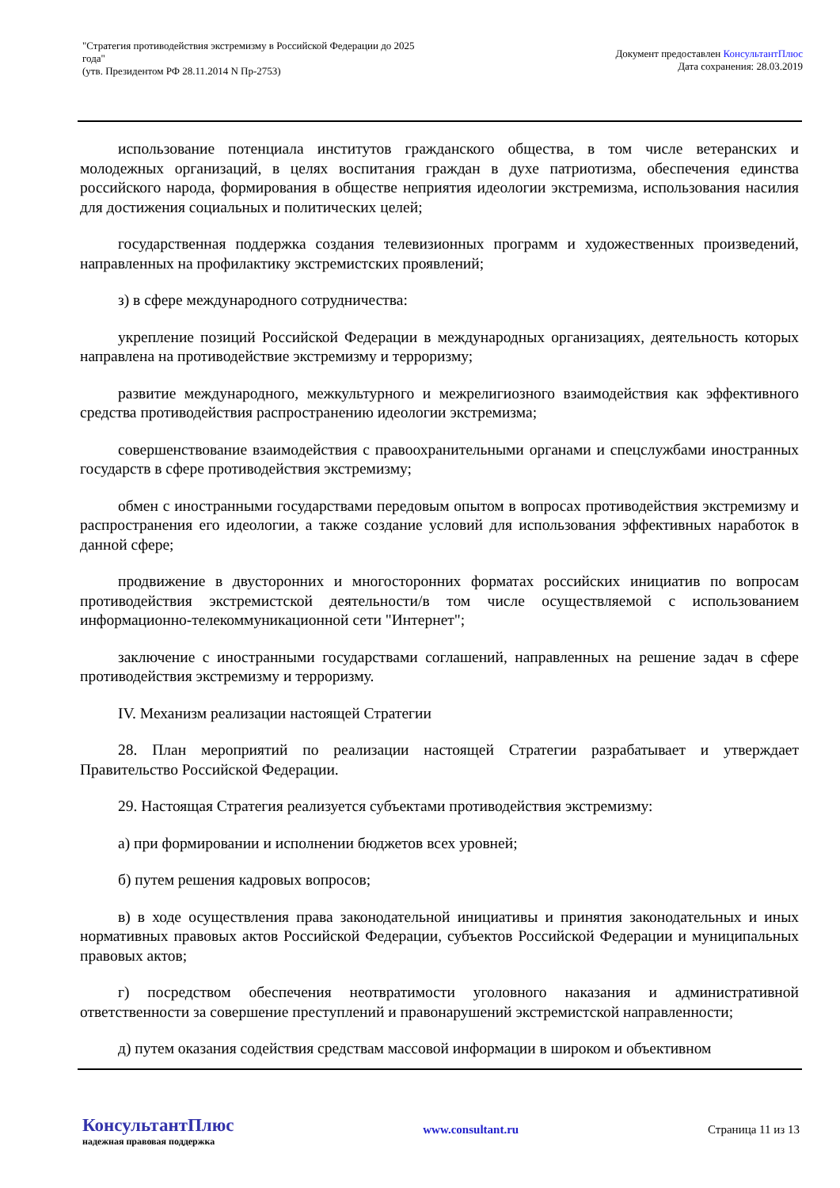"Стратегия противодействия экстремизму в Российской Федерации до 2025
года"
(утв. Президентом РФ 28.11.2014 N Пр-2753)
Документ предоставлен КонсультантПлюс
Дата сохранения: 28.03.2019
использование потенциала институтов гражданского общества, в том числе ветеранских и молодежных организаций, в целях воспитания граждан в духе патриотизма, обеспечения единства российского народа, формирования в обществе неприятия идеологии экстремизма, использования насилия для достижения социальных и политических целей;
государственная поддержка создания телевизионных программ и художественных произведений, направленных на профилактику экстремистских проявлений;
з) в сфере международного сотрудничества:
укрепление позиций Российской Федерации в международных организациях, деятельность которых направлена на противодействие экстремизму и терроризму;
развитие международного, межкультурного и межрелигиозного взаимодействия как эффективного средства противодействия распространению идеологии экстремизма;
совершенствование взаимодействия с правоохранительными органами и спецслужбами иностранных государств в сфере противодействия экстремизму;
обмен с иностранными государствами передовым опытом в вопросах противодействия экстремизму и распространения его идеологии, а также создание условий для использования эффективных наработок в данной сфере;
продвижение в двусторонних и многосторонних форматах российских инициатив по вопросам противодействия экстремистской деятельности/в том числе осуществляемой с использованием информационно-телекоммуникационной сети "Интернет";
заключение с иностранными государствами соглашений, направленных на решение задач в сфере противодействия экстремизму и терроризму.
IV. Механизм реализации настоящей Стратегии
28. План мероприятий по реализации настоящей Стратегии разрабатывает и утверждает Правительство Российской Федерации.
29. Настоящая Стратегия реализуется субъектами противодействия экстремизму:
а) при формировании и исполнении бюджетов всех уровней;
б) путем решения кадровых вопросов;
в) в ходе осуществления права законодательной инициативы и принятия законодательных и иных нормативных правовых актов Российской Федерации, субъектов Российской Федерации и муниципальных правовых актов;
г) посредством обеспечения неотвратимости уголовного наказания и административной ответственности за совершение преступлений и правонарушений экстремистской направленности;
д) путем оказания содействия средствам массовой информации в широком и объективном
КонсультантПлюс
надежная правовая поддержка
www.consultant.ru Страница 11 из 13